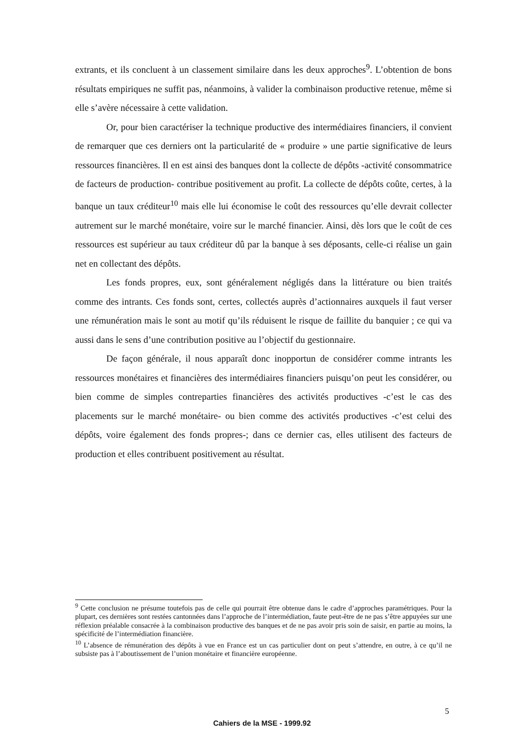extrants, et ils concluent à un classement similaire dans les deux approches<sup>9</sup>. L’obtention de bons résultats empiriques ne suffit pas, néanmoins, à valider la combinaison productive retenue, même si elle s’avère nécessaire à cette validation.
Or, pour bien caractériser la technique productive des intermédiaires financiers, il convient de remarquer que ces derniers ont la particularité de « produire » une partie significative de leurs ressources financières. Il en est ainsi des banques dont la collecte de dépôts -activité consommatrice de facteurs de production- contribue positivement au profit. La collecte de dépôts coûte, certes, à la banque un taux créditeur<sup>10</sup> mais elle lui économise le coût des ressources qu’elle devrait collecter autrement sur le marché monétaire, voire sur le marché financier. Ainsi, dès lors que le coût de ces ressources est supérieur au taux créditeur dû par la banque à ses déposants, celle-ci réalise un gain net en collectant des dépôts.
Les fonds propres, eux, sont généralement négligés dans la littérature ou bien traités comme des intrants. Ces fonds sont, certes, collectés auprès d’actionnaires auxquels il faut verser une rémunération mais le sont au motif qu’ils réduisent le risque de faillite du banquier ; ce qui va aussi dans le sens d’une contribution positive au l’objectif du gestionnaire.
De façon générale, il nous apparaît donc inopportun de considérer comme intrants les ressources monétaires et financières des intermédiaires financiers puisqu’on peut les considérer, ou bien comme de simples contreparties financières des activités productives -c’est le cas des placements sur le marché monétaire- ou bien comme des activités productives -c’est celui des dépôts, voire également des fonds propres-; dans ce dernier cas, elles utilisent des facteurs de production et elles contribuent positivement au résultat.
<sup>9</sup> Cette conclusion ne présume toutefois pas de celle qui pourrait être obtenue dans le cadre d’approches paramétriques. Pour la plupart, ces dernières sont restées cantonnées dans l’approche de l’intermédiation, faute peut-être de ne pas s’être appuyées sur une réflexion préalable consacrée à la combinaison productive des banques et de ne pas avoir pris soin de saisir, en partie au moins, la spécificité de l’intermédiation financière.
<sup>10</sup> L’absence de rémunération des dépôts à vue en France est un cas particulier dont on peut s’attendre, en outre, à ce qu’il ne subsiste pas à l’aboutissement de l’union monétaire et financière européenne.
5
Cahiers de la MSE - 1999.92